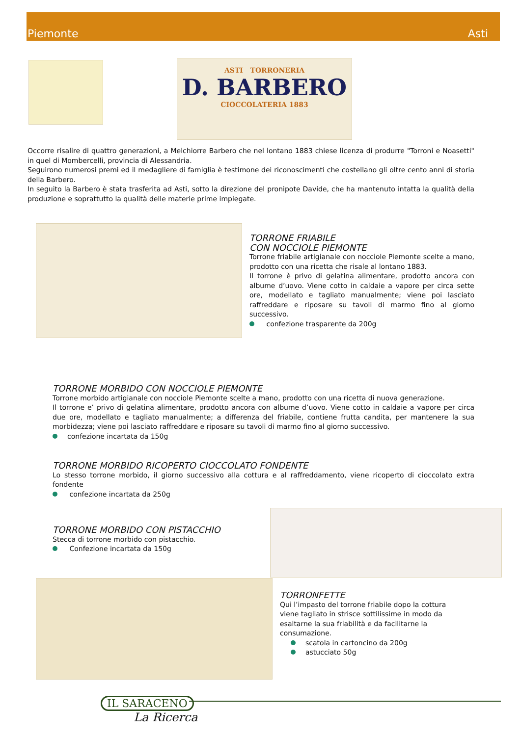Piemonte Asti
ASTI TORRONERIA
D. BARBERO
CIOCCOLATERIA 1883
Occorre risalire di quattro generazioni, a Melchiorre Barbero che nel lontano 1883 chiese licenza di produrre "Torroni e Noasetti" in quel di Mombercelli, provincia di Alessandria.
Seguirono numerosi premi ed il medagliere di famiglia è testimone dei riconoscimenti che costellano gli oltre cento anni di storia della Barbero.
In seguito la Barbero è stata trasferita ad Asti, sotto la direzione del pronipote Davide, che ha mantenuto intatta la qualità della produzione e soprattutto la qualità delle materie prime impiegate.
TORRONE FRIABILE
CON NOCCIOLE PIEMONTE
Torrone friabile artigianale con nocciole Piemonte scelte a mano, prodotto con una ricetta che risale al lontano 1883.
Il torrone è privo di gelatina alimentare, prodotto ancora con albume d’uovo. Viene cotto in caldaie a vapore per circa sette ore, modellato e tagliato manualmente; viene poi lasciato raffreddare e riposare su tavoli di marmo fino al giorno successivo.
confezione trasparente da 200g
TORRONE MORBIDO CON NOCCIOLE PIEMONTE
Torrone morbido artigianale con nocciole Piemonte scelte a mano, prodotto con una ricetta di nuova generazione.
Il torrone e’ privo di gelatina alimentare, prodotto ancora con albume d’uovo. Viene cotto in caldaie a vapore per circa due ore, modellato e tagliato manualmente; a differenza del friabile, contiene frutta candita, per mantenere la sua morbidezza; viene poi lasciato raffreddare e riposare su tavoli di marmo fino al giorno successivo.
confezione incartata da 150g
TORRONE MORBIDO RICOPERTO CIOCCOLATO FONDENTE
Lo stesso torrone morbido, il giorno successivo alla cottura e al raffreddamento, viene ricoperto di cioccolato extra fondente
confezione incartata da 250g
TORRONE MORBIDO CON PISTACCHIO
Stecca di torrone morbido con pistacchio.
Confezione incartata da 150g
TORRONFETTE
Qui l’impasto del torrone friabile dopo la cottura viene tagliato in strisce sottilissime in modo da esaltarne la sua friabilità e da facilitarne la consumazione.
scatola in cartoncino da 200g
astucciato 50g
IL SARACENO
La Ricerca